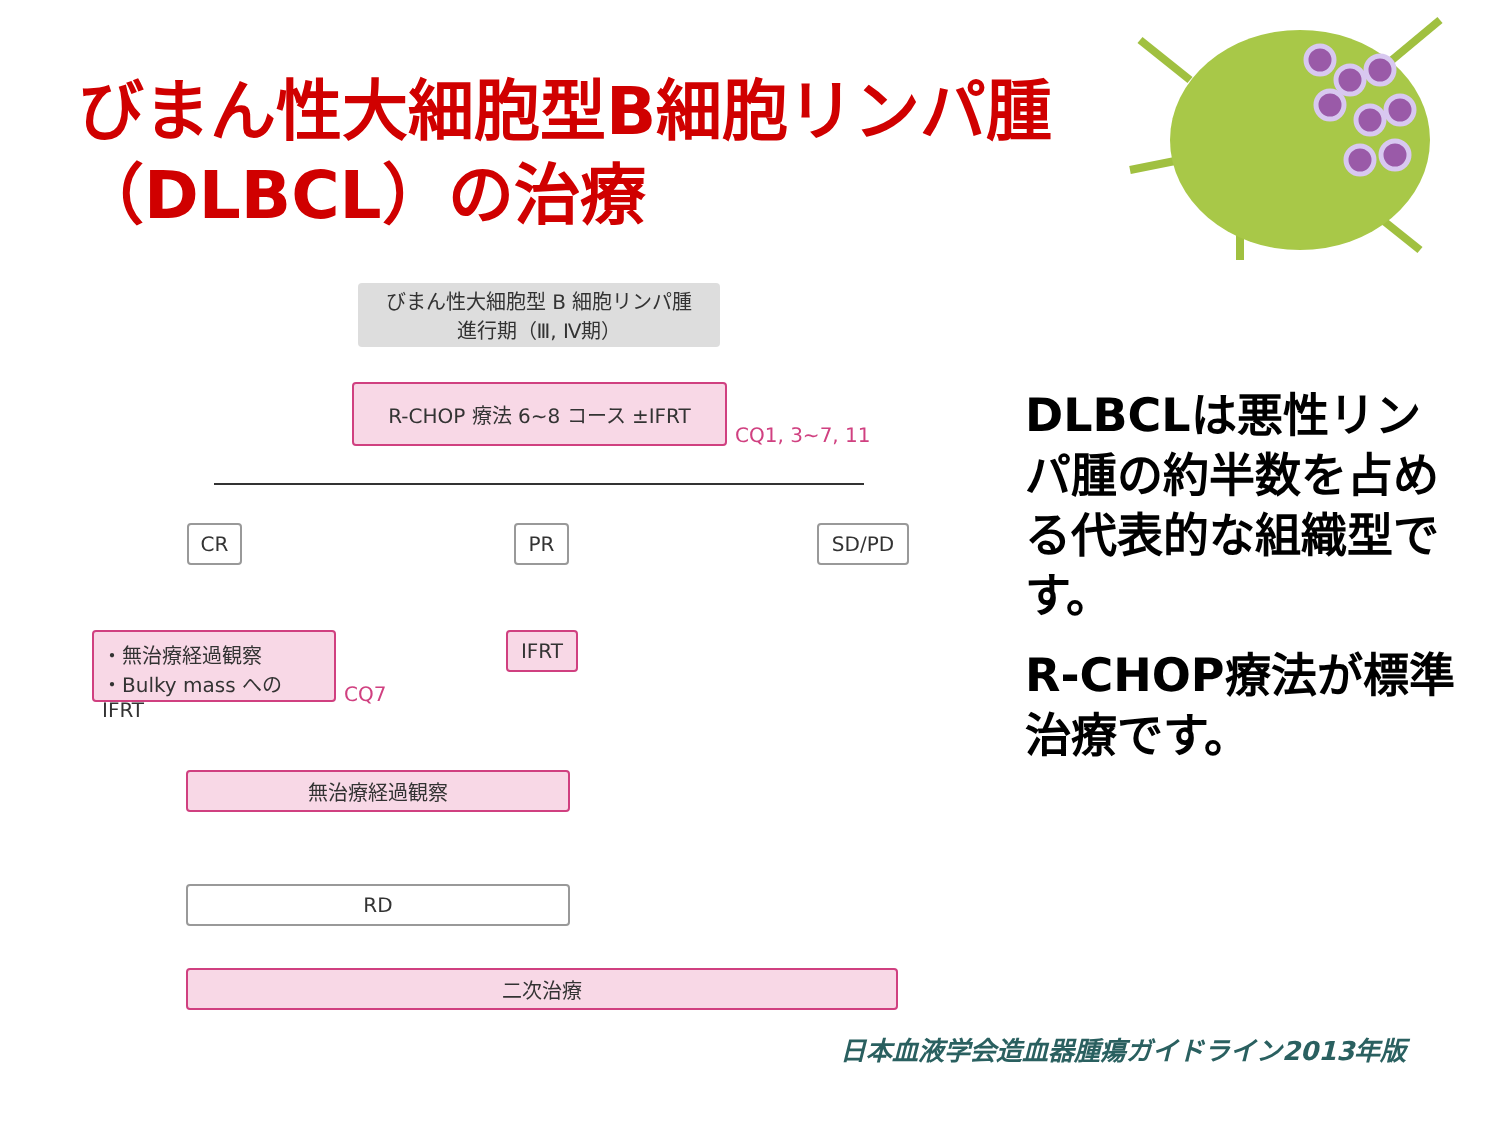びまん性大細胞型B細胞リンパ腫
（DLBCL）の治療
びまん性大細胞型 B 細胞リンパ腫
進行期（Ⅲ, Ⅳ期）
R-CHOP 療法 6~8 コース ±IFRT
CQ1, 3~7, 11
CR PR SD/PD
・無治療経過観察
・Bulky mass への IFRT
CQ7
IFRT
無治療経過観察
RD
二次治療
DLBCLは悪性リンパ腫の約半数を占める代表的な組織型です。
R-CHOP療法が標準治療です。
日本血液学会造血器腫瘍ガイドライン2013年版